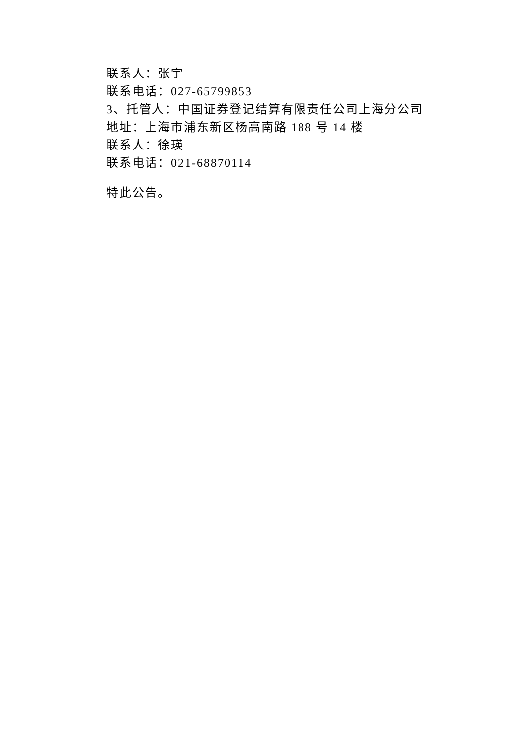联系人：张宇
联系电话：027-65799853
3、托管人：中国证券登记结算有限责任公司上海分公司
地址：上海市浦东新区杨高南路 188 号 14 楼
联系人：徐瑛
联系电话：021-68870114
特此公告。